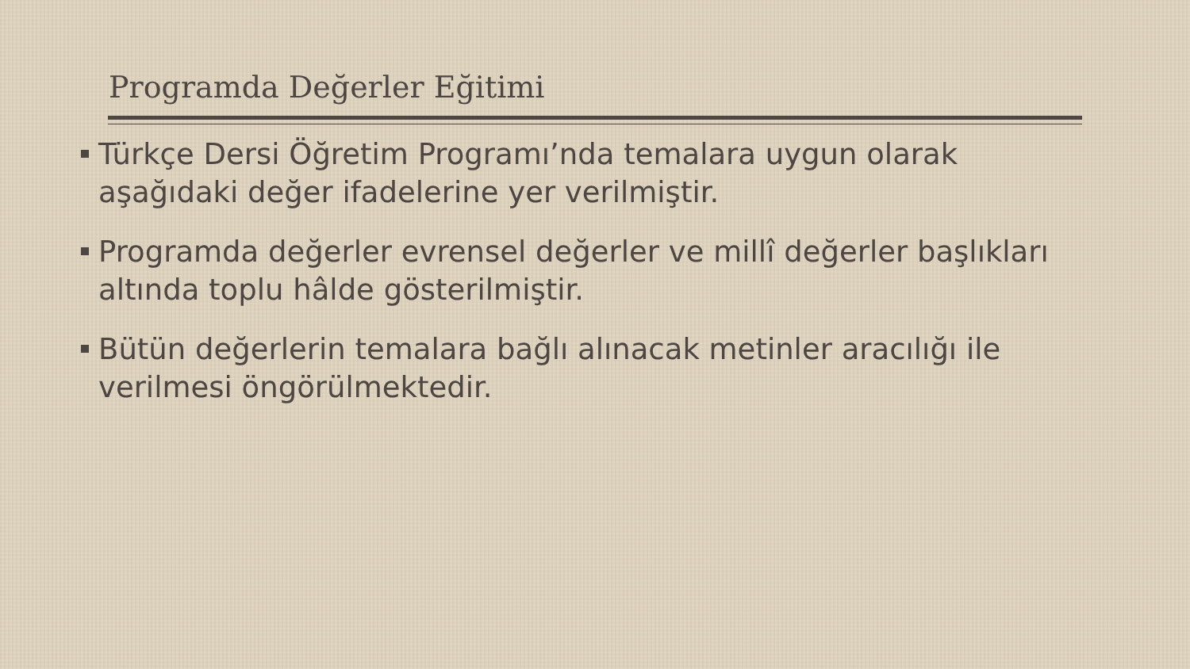Programda Değerler Eğitimi
Türkçe Dersi Öğretim Programı’nda temalara uygun olarak aşağıdaki değer ifadelerine yer verilmiştir.
Programda değerler evrensel değerler ve millî değerler başlıkları altında toplu hâlde gösterilmiştir.
Bütün değerlerin temalara bağlı alınacak metinler aracılığı ile verilmesi öngörülmektedir.